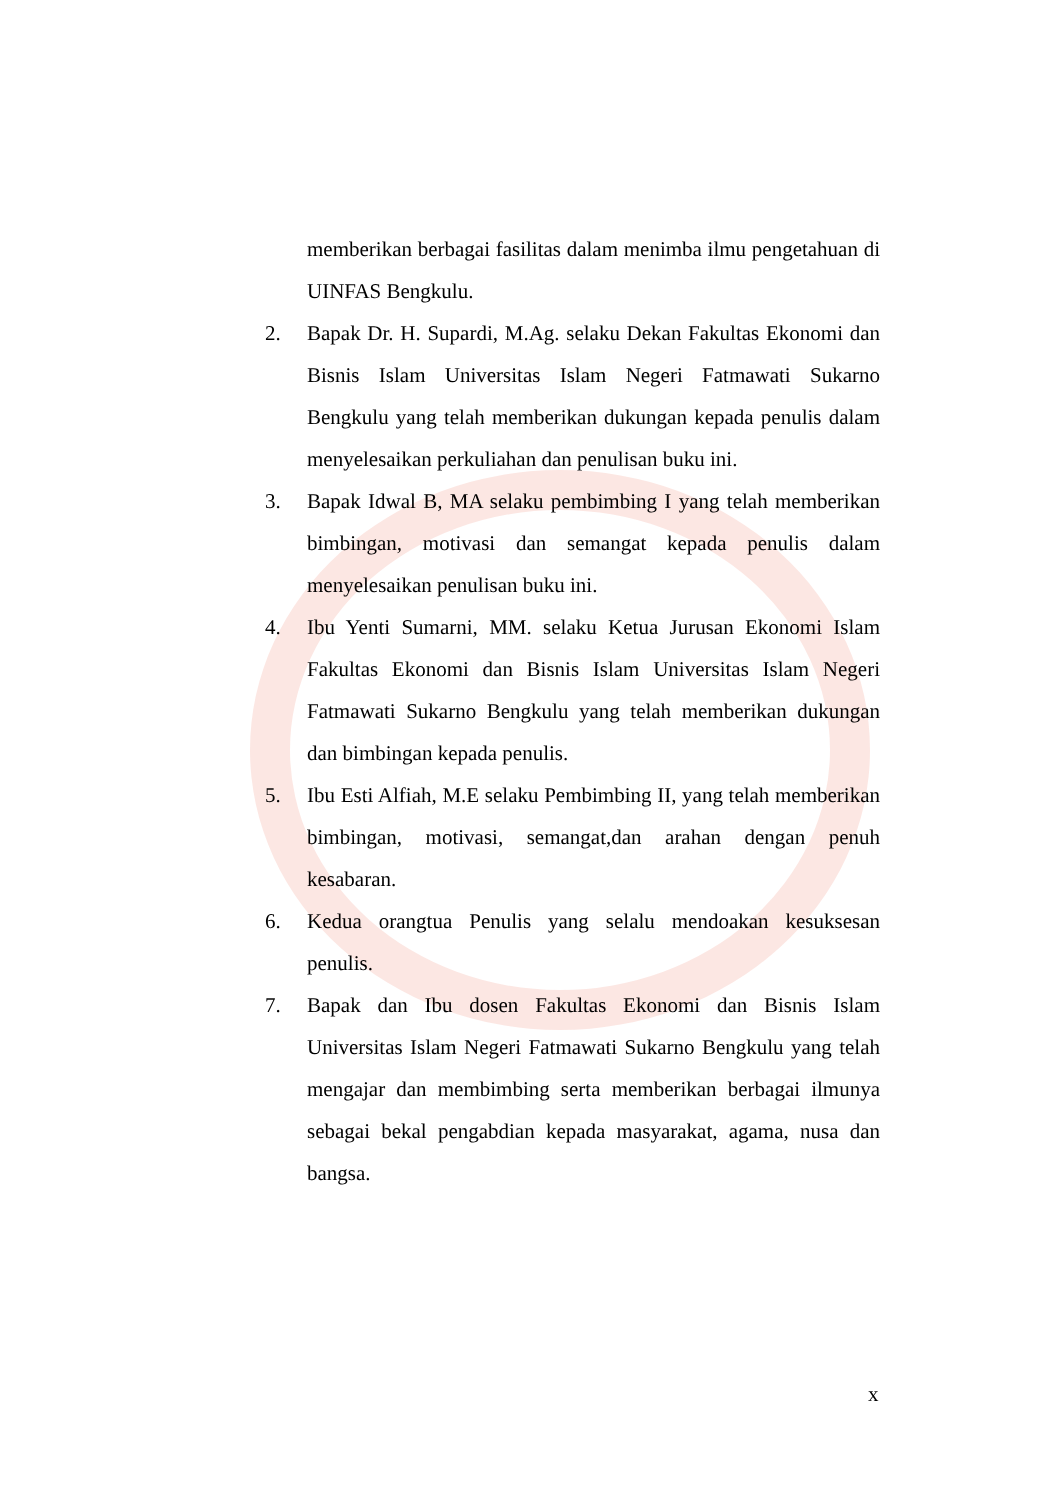memberikan berbagai fasilitas dalam menimba ilmu pengetahuan di UINFAS Bengkulu.
2. Bapak Dr. H. Supardi, M.Ag. selaku Dekan Fakultas Ekonomi dan Bisnis Islam Universitas Islam Negeri Fatmawati Sukarno Bengkulu yang telah memberikan dukungan kepada penulis dalam menyelesaikan perkuliahan dan penulisan buku ini.
3. Bapak Idwal B, MA selaku pembimbing I yang telah memberikan bimbingan, motivasi dan semangat kepada penulis dalam menyelesaikan penulisan buku ini.
4. Ibu Yenti Sumarni, MM. selaku Ketua Jurusan Ekonomi Islam Fakultas Ekonomi dan Bisnis Islam Universitas Islam Negeri Fatmawati Sukarno Bengkulu yang telah memberikan dukungan dan bimbingan kepada penulis.
5. Ibu Esti Alfiah, M.E selaku Pembimbing II, yang telah memberikan bimbingan, motivasi, semangat,dan arahan dengan penuh kesabaran.
6. Kedua orangtua Penulis yang selalu mendoakan kesuksesan penulis.
7. Bapak dan Ibu dosen Fakultas Ekonomi dan Bisnis Islam Universitas Islam Negeri Fatmawati Sukarno Bengkulu yang telah mengajar dan membimbing serta memberikan berbagai ilmunya sebagai bekal pengabdian kepada masyarakat, agama, nusa dan bangsa.
x